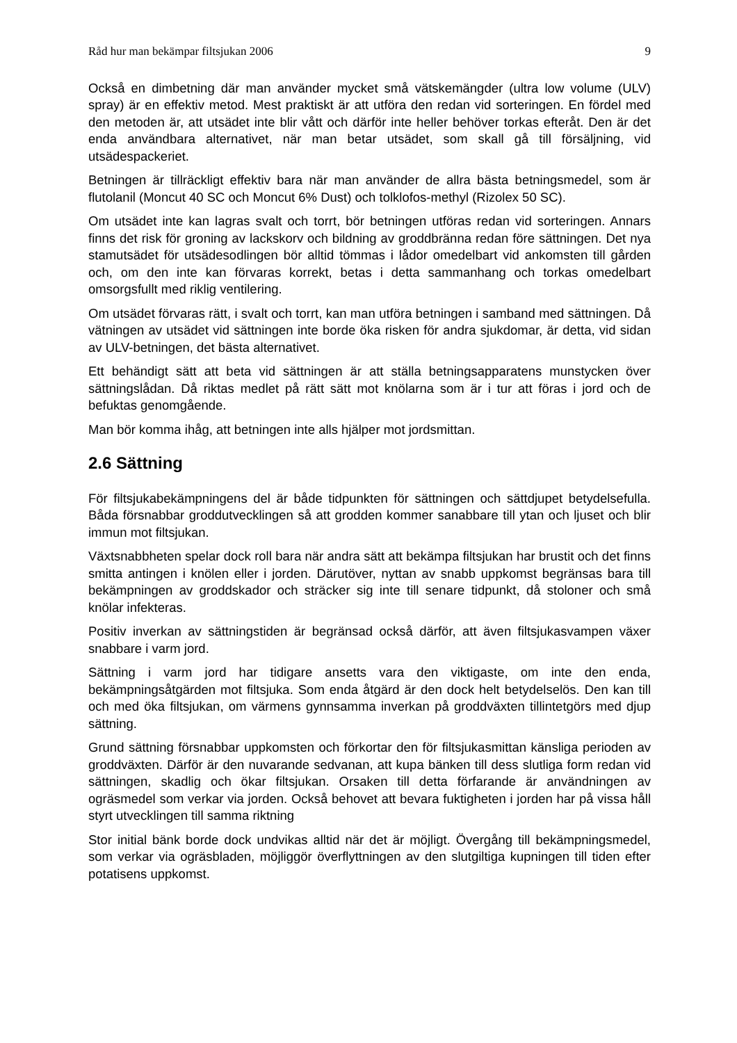Råd hur man bekämpar filtsjukan 2006 9
Också en dimbetning där man använder mycket små vätskemängder (ultra low volume (ULV) spray) är en effektiv metod. Mest praktiskt är att utföra den redan vid sorteringen. En fördel med den metoden är, att utsädet inte blir vått och därför inte heller behöver torkas efteråt. Den är det enda användbara alternativet, när man betar utsädet, som skall gå till försäljning, vid utsädespackeriet.
Betningen är tillräckligt effektiv bara när man använder de allra bästa betningsmedel, som är flutolanil (Moncut 40 SC och Moncut 6% Dust) och tolklofos-methyl (Rizolex 50 SC).
Om utsädet inte kan lagras svalt och torrt, bör betningen utföras redan vid sorteringen. Annars finns det risk för groning av lackskorv och bildning av groddbränna redan före sättningen. Det nya stamutsädet för utsädesodlingen bör alltid tömmas i lådor omedelbart vid ankomsten till gården och, om den inte kan förvaras korrekt, betas i detta sammanhang och torkas omedelbart omsorgsfullt med riklig ventilering.
Om utsädet förvaras rätt, i svalt och torrt, kan man utföra betningen i samband med sättningen. Då vätningen av utsädet vid sättningen inte borde öka risken för andra sjukdomar, är detta, vid sidan av ULV-betningen, det bästa alternativet.
Ett behändigt sätt att beta vid sättningen är att ställa betningsapparatens munstycken över sättningslådan. Då riktas medlet på rätt sätt mot knölarna som är i tur att föras i jord och de befuktas genomgående.
Man bör komma ihåg, att betningen inte alls hjälper mot jordsmittan.
2.6 Sättning
För filtsjukabekämpningens del är både tidpunkten för sättningen och sättdjupet betydelsefulla. Båda försnabbar groddutvecklingen så att grodden kommer sanabbare till ytan och ljuset och blir immun mot filtsjukan.
Växtsnabbheten spelar dock roll bara när andra sätt att bekämpa filtsjukan har brustit och det finns smitta antingen i knölen eller i jorden. Därutöver, nyttan av snabb uppkomst begränsas bara till bekämpningen av groddskador och sträcker sig inte till senare tidpunkt, då stoloner och små knölar infekteras.
Positiv inverkan av sättningstiden är begränsad också därför, att även filtsjukasvampen växer snabbare i varm jord.
Sättning i varm jord har tidigare ansetts vara den viktigaste, om inte den enda, bekämpningsåtgärden mot filtsjuka. Som enda åtgärd är den dock helt betydelselös. Den kan till och med öka filtsjukan, om värmens gynnsamma inverkan på groddväxten tillintetgörs med djup sättning.
Grund sättning försnabbar uppkomsten och förkortar den för filtsjukasmittan känsliga perioden av groddväxten. Därför är den nuvarande sedvanan, att kupa bänken till dess slutliga form redan vid sättningen, skadlig och ökar filtsjukan. Orsaken till detta förfarande är användningen av ogräsmedel som verkar via jorden. Också behovet att bevara fuktigheten i jorden har på vissa håll styrt utvecklingen till samma riktning
Stor initial bänk borde dock undvikas alltid när det är möjligt. Övergång till bekämpningsmedel, som verkar via ogräsbladen, möjliggör överflyttningen av den slutgiltiga kupningen till tiden efter potatisens uppkomst.